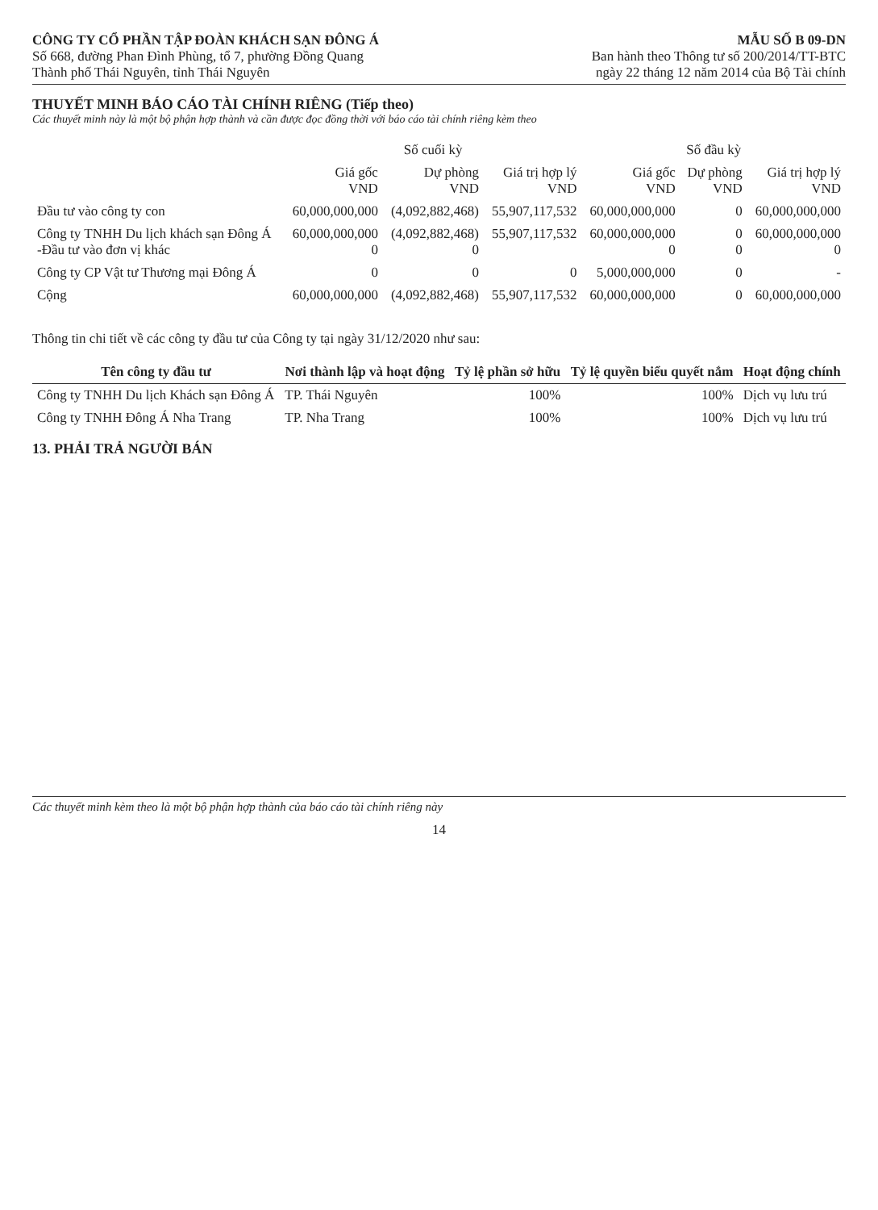CÔNG TY CỔ PHẦN TẬP ĐOÀN KHÁCH SẠN ĐÔNG Á
Số 668, đường Phan Đình Phùng, tổ 7, phường Đồng Quang
Thành phố Thái Nguyên, tỉnh Thái Nguyên
MẪU SỐ B 09-DN
Ban hành theo Thông tư số 200/2014/TT-BTC
ngày 22 tháng 12 năm 2014 của Bộ Tài chính
THUYẾT MINH BÁO CÁO TÀI CHÍNH RIÊNG (Tiếp theo)
Các thuyết minh này là một bộ phận hợp thành và cần được đọc đồng thời với báo cáo tài chính riêng kèm theo
| | Số cuối kỳ | | | Số đầu kỳ | | |
| --- | --- | --- | --- | --- | --- | --- |
| | Giá gốc VND | Dự phòng VND | Giá trị hợp lý VND | Giá gốc VND | Dự phòng VND | Giá trị hợp lý VND |
| Đầu tư vào công ty con | 60,000,000,000 | (4,092,882,468) | 55,907,117,532 | 60,000,000,000 | 0 | 60,000,000,000 |
| Công ty TNHH Du lịch khách sạn Đông Á -Đầu tư vào đơn vị khác | 60,000,000,000 0 | (4,092,882,468) 0 | 55,907,117,532 | 60,000,000,000 0 | 0 0 | 60,000,000,000 0 |
| Công ty CP Vật tư Thương mại Đông Á | 0 | 0 | 0 | 5,000,000,000 | 0 | - |
| Cộng | 60,000,000,000 | (4,092,882,468) | 55,907,117,532 | 60,000,000,000 | 0 | 60,000,000,000 |
Thông tin chi tiết về các công ty đầu tư của Công ty tại ngày 31/12/2020 như sau:
| Tên công ty đầu tư | Nơi thành lập và hoạt động | Tỷ lệ phần sở hữu | Tỷ lệ quyền biểu quyết nắm | Hoạt động chính |
| --- | --- | --- | --- | --- |
| Công ty TNHH Du lịch Khách sạn Đông Á | TP. Thái Nguyên | 100% | 100% | Dịch vụ lưu trú |
| Công ty TNHH Đông Á Nha Trang | TP. Nha Trang | 100% | 100% | Dịch vụ lưu trú |
13. PHẢI TRẢ NGƯỜI BÁN
Các thuyết minh kèm theo là một bộ phận hợp thành của báo cáo tài chính riêng này
14